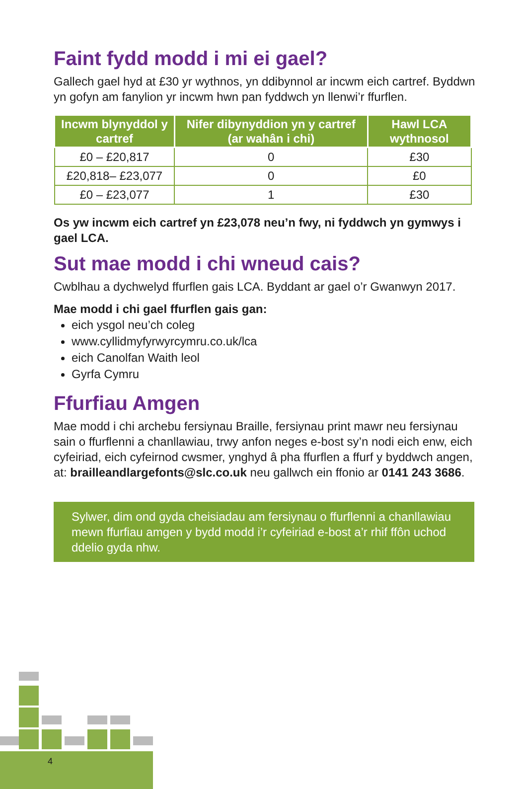Faint fydd modd i mi ei gael?
Gallech gael hyd at £30 yr wythnos, yn ddibynnol ar incwm eich cartref. Byddwn yn gofyn am fanylion yr incwm hwn pan fyddwch yn llenwi’r ffurflen.
| Incwm blynyddol y cartref | Nifer dibynyddion yn y cartref (ar wahân i chi) | Hawl LCA wythnosol |
| --- | --- | --- |
| £0 – £20,817 | 0 | £30 |
| £20,818– £23,077 | 0 | £0 |
| £0 – £23,077 | 1 | £30 |
Os yw incwm eich cartref yn £23,078 neu’n fwy, ni fyddwch yn gymwys i gael LCA.
Sut mae modd i chi wneud cais?
Cwblhau a dychwelyd ffurflen gais LCA. Byddant ar gael o’r Gwanwyn 2017.
Mae modd i chi gael ffurflen gais gan:
eich ysgol neu’ch coleg
www.cyllidmyfyrwyrcymru.co.uk/lca
eich Canolfan Waith leol
Gyrfa Cymru
Ffurfiau Amgen
Mae modd i chi archebu fersiynau Braille, fersiynau print mawr neu fersiynau sain o ffurflenni a chanllawiau, trwy anfon neges e-bost sy’n nodi eich enw, eich cyfeiriad, eich cyfeirnod cwsmer, ynghyd â pha ffurflen a ffurf y byddwch angen, at: brailleandlargefonts@slc.co.uk neu gallwch ein ffonio ar 0141 243 3686.
Sylwer, dim ond gyda cheisiadau am fersiynau o ffurflenni a chanllawiau mewn ffurfiau amgen y bydd modd i’r cyfeiriad e-bost a’r rhif ffôn uchod ddelio gyda nhw.
4